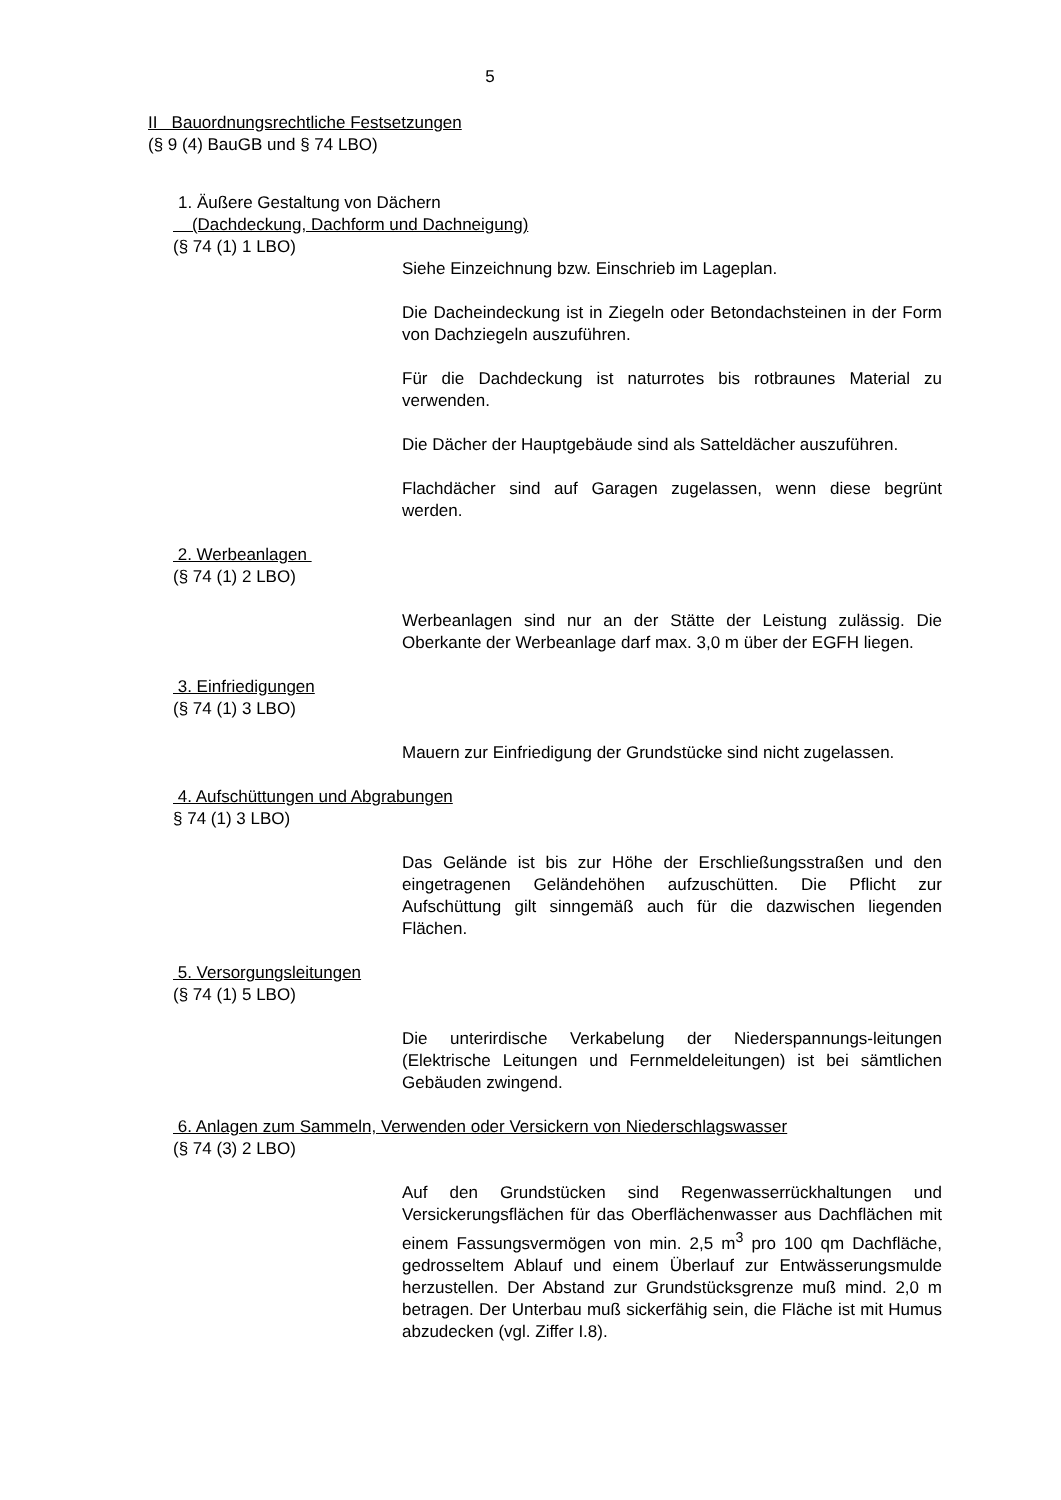5
II Bauordnungsrechtliche Festsetzungen
(§ 9 (4) BauGB und § 74 LBO)
1. Äußere Gestaltung von Dächern
(Dachdeckung, Dachform und Dachneigung)
(§ 74 (1) 1 LBO)
Siehe Einzeichnung bzw. Einschrieb im Lageplan.
Die Dacheindeckung ist in Ziegeln oder Betondachsteinen in der Form von Dachziegeln auszuführen.
Für die Dachdeckung ist naturrotes bis rotbraunes Material zu verwenden.
Die Dächer der Hauptgebäude sind als Satteldächer auszuführen.
Flachdächer sind auf Garagen zugelassen, wenn diese begrünt werden.
2. Werbeanlagen
(§ 74 (1) 2 LBO)
Werbeanlagen sind nur an der Stätte der Leistung zulässig. Die Oberkante der Werbeanlage darf max. 3,0 m über der EGFH liegen.
3. Einfriedigungen
(§ 74 (1) 3 LBO)
Mauern zur Einfriedigung der Grundstücke sind nicht zugelassen.
4. Aufschüttungen und Abgrabungen
§ 74 (1) 3 LBO)
Das Gelände ist bis zur Höhe der Erschließungsstraßen und den eingetragenen Geländehöhen aufzuschütten. Die Pflicht zur Aufschüttung gilt sinngemäß auch für die dazwischen liegenden Flächen.
5. Versorgungsleitungen
(§ 74 (1) 5 LBO)
Die unterirdische Verkabelung der Niederspannungs-leitungen (Elektrische Leitungen und Fernmeldeleitungen) ist bei sämtlichen Gebäuden zwingend.
6. Anlagen zum Sammeln, Verwenden oder Versickern von Niederschlagswasser
(§ 74 (3) 2 LBO)
Auf den Grundstücken sind Regenwasserrückhaltungen und Versickerungsflächen für das Oberflächenwasser aus Dachflächen mit einem Fassungsvermögen von min. 2,5 m<sup>3</sup> pro 100 qm Dachfläche, gedrosseltem Ablauf und einem Überlauf zur Entwässerungsmulde herzustellen. Der Abstand zur Grundstücksgrenze muß mind. 2,0 m betragen. Der Unterbau muß sickerfähig sein, die Fläche ist mit Humus abzudecken (vgl. Ziffer I.8).